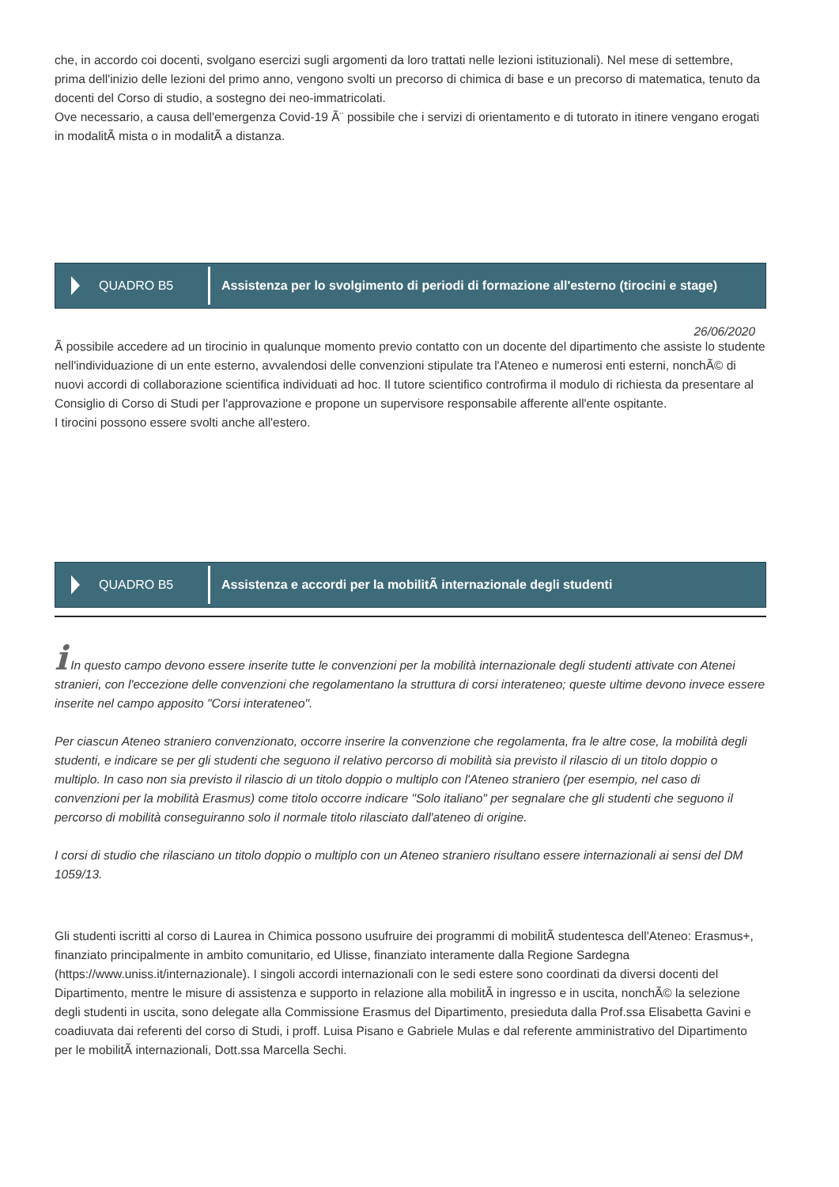che, in accordo coi docenti, svolgano esercizi sugli argomenti da loro trattati nelle lezioni istituzionali). Nel mese di settembre, prima dell'inizio delle lezioni del primo anno, vengono svolti un precorso di chimica di base e un precorso di matematica, tenuto da docenti del Corso di studio, a sostegno dei neo-immatricolati.
Ove necessario, a causa dell'emergenza Covid-19 Ã¨ possibile che i servizi di orientamento e di tutorato in itinere vengano erogati in modalitÃ mista o in modalitÃ a distanza.
QUADRO B5
Assistenza per lo svolgimento di periodi di formazione all'esterno (tirocini e stage)
26/06/2020
Ã possibile accedere ad un tirocinio in qualunque momento previo contatto con un docente del dipartimento che assiste lo studente nell'individuazione di un ente esterno, avvalendosi delle convenzioni stipulate tra l'Ateneo e numerosi enti esterni, nonchÃ© di nuovi accordi di collaborazione scientifica individuati ad hoc. Il tutore scientifico controfirma il modulo di richiesta da presentare al Consiglio di Corso di Studi per l'approvazione e propone un supervisore responsabile afferente all'ente ospitante.
I tirocini possono essere svolti anche all'estero.
QUADRO B5
Assistenza e accordi per la mobilitÃ internazionale degli studenti
i In questo campo devono essere inserite tutte le convenzioni per la mobilità internazionale degli studenti attivate con Atenei stranieri, con l'eccezione delle convenzioni che regolamentano la struttura di corsi interateneo; queste ultime devono invece essere inserite nel campo apposito "Corsi interateneo".
Per ciascun Ateneo straniero convenzionato, occorre inserire la convenzione che regolamenta, fra le altre cose, la mobilità degli studenti, e indicare se per gli studenti che seguono il relativo percorso di mobilità sia previsto il rilascio di un titolo doppio o multiplo. In caso non sia previsto il rilascio di un titolo doppio o multiplo con l'Ateneo straniero (per esempio, nel caso di convenzioni per la mobilità Erasmus) come titolo occorre indicare "Solo italiano" per segnalare che gli studenti che seguono il percorso di mobilità conseguiranno solo il normale titolo rilasciato dall'ateneo di origine.
I corsi di studio che rilasciano un titolo doppio o multiplo con un Ateneo straniero risultano essere internazionali ai sensi del DM 1059/13.
Gli studenti iscritti al corso di Laurea in Chimica possono usufruire dei programmi di mobilitÃ studentesca dell'Ateneo: Erasmus+, finanziato principalmente in ambito comunitario, ed Ulisse, finanziato interamente dalla Regione Sardegna (https://www.uniss.it/internazionale). I singoli accordi internazionali con le sedi estere sono coordinati da diversi docenti del Dipartimento, mentre le misure di assistenza e supporto in relazione alla mobilitÃ in ingresso e in uscita, nonchÃ© la selezione degli studenti in uscita, sono delegate alla Commissione Erasmus del Dipartimento, presieduta dalla Prof.ssa Elisabetta Gavini e coadiuvata dai referenti del corso di Studi, i proff. Luisa Pisano e Gabriele Mulas e dal referente amministrativo del Dipartimento per le mobilitÃ internazionali, Dott.ssa Marcella Sechi.